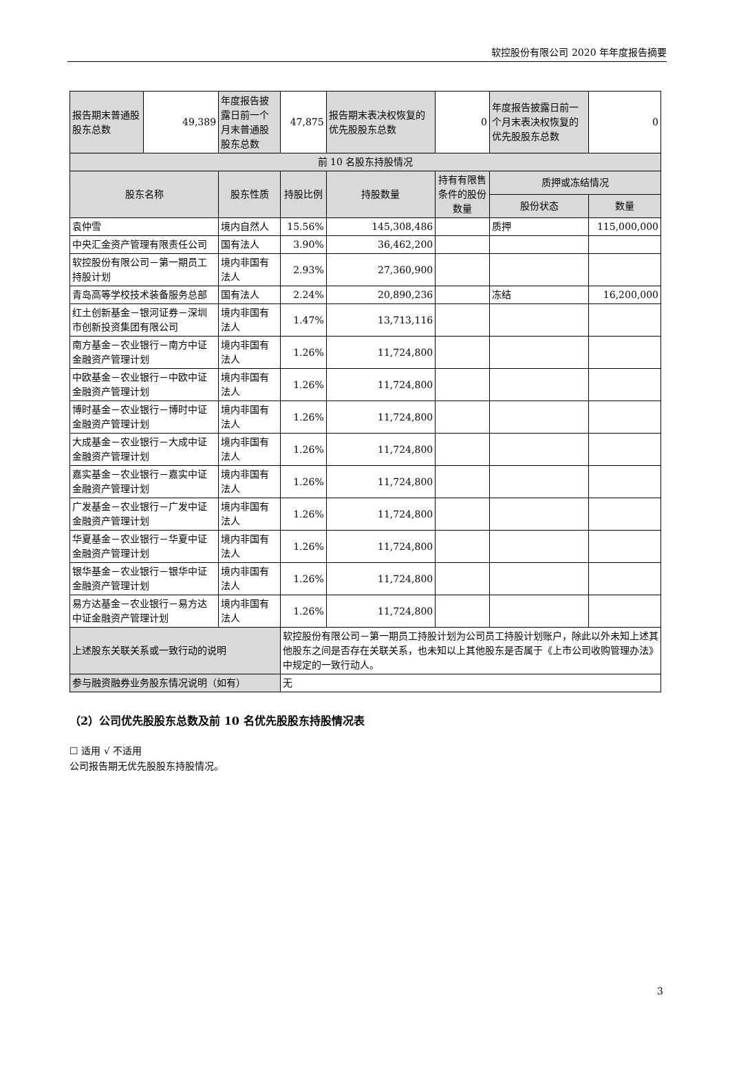软控股份有限公司 2020 年年度报告摘要
| 报告期末普通股股东总数 | 49,389 | 年度报告披露日前一个月末普通股股东总数 | 47,875 | 报告期末表决权恢复的优先股股东总数 | 0 | 年度报告披露日前一个月末表决权恢复的优先股股东总数 | 0 |
| 前 10 名股东持股情况 | | | | | | | |
| 股东名称 | | 股东性质 | 持股比例 | 持股数量 | 持有有限售条件的股份数量 | 质押或冻结情况 | |
| | | | | | | 股份状态 | 数量 |
| 袁仲雪 | | 境内自然人 | 15.56% | 145,308,486 | | 质押 | 115,000,000 |
| 中央汇金资产管理有限责任公司 | | 国有法人 | 3.90% | 36,462,200 | | | |
| 软控股份有限公司－第一期员工持股计划 | | 境内非国有法人 | 2.93% | 27,360,900 | | | |
| 青岛高等学校技术装备服务总部 | | 国有法人 | 2.24% | 20,890,236 | | 冻结 | 16,200,000 |
| 红土创新基金－银河证券－深圳市创新投资集团有限公司 | | 境内非国有法人 | 1.47% | 13,713,116 | | | |
| 南方基金－农业银行－南方中证金融资产管理计划 | | 境内非国有法人 | 1.26% | 11,724,800 | | | |
| 中欧基金－农业银行－中欧中证金融资产管理计划 | | 境内非国有法人 | 1.26% | 11,724,800 | | | |
| 博时基金－农业银行－博时中证金融资产管理计划 | | 境内非国有法人 | 1.26% | 11,724,800 | | | |
| 大成基金－农业银行－大成中证金融资产管理计划 | | 境内非国有法人 | 1.26% | 11,724,800 | | | |
| 嘉实基金－农业银行－嘉实中证金融资产管理计划 | | 境内非国有法人 | 1.26% | 11,724,800 | | | |
| 广发基金－农业银行－广发中证金融资产管理计划 | | 境内非国有法人 | 1.26% | 11,724,800 | | | |
| 华夏基金－农业银行－华夏中证金融资产管理计划 | | 境内非国有法人 | 1.26% | 11,724,800 | | | |
| 银华基金－农业银行－银华中证金融资产管理计划 | | 境内非国有法人 | 1.26% | 11,724,800 | | | |
| 易方达基金－农业银行－易方达中证金融资产管理计划 | | 境内非国有法人 | 1.26% | 11,724,800 | | | |
| 上述股东关联关系或一致行动的说明 | | | 软控股份有限公司－第一期员工持股计划为公司员工持股计划账户，除此以外未知上述其他股东之间是否存在关联关系，也未知以上其他股东是否属于《上市公司收购管理办法》中规定的一致行动人。 | | | | |
| 参与融资融券业务股东情况说明（如有） | | | 无 | | | | |
（2）公司优先股股东总数及前 10 名优先股股东持股情况表
☐ 适用 √ 不适用
公司报告期无优先股股东持股情况。
3